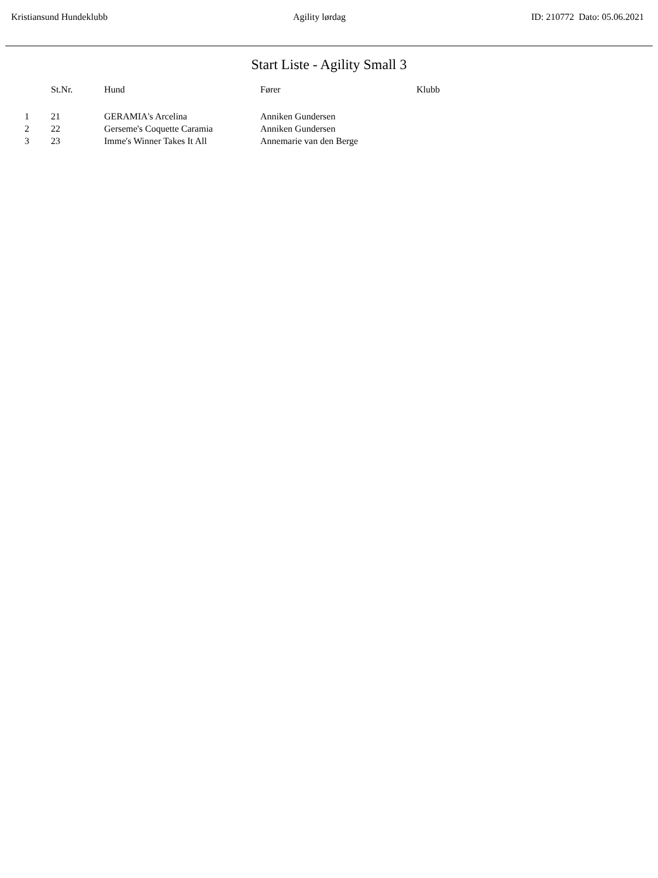Kristiansund Hundeklubb Agility lørdag ID: 210772 Dato: 05.06.2021
Start Liste - Agility Small 3
| | St.Nr. | Hund | Fører | Klubb |
| --- | --- | --- | --- | --- |
| 1 | 21 | GERAMIA's Arcelina | Anniken Gundersen | |
| 2 | 22 | Gerseme's Coquette Caramia | Anniken Gundersen | |
| 3 | 23 | Imme's Winner Takes It All | Annemarie van den Berge | |